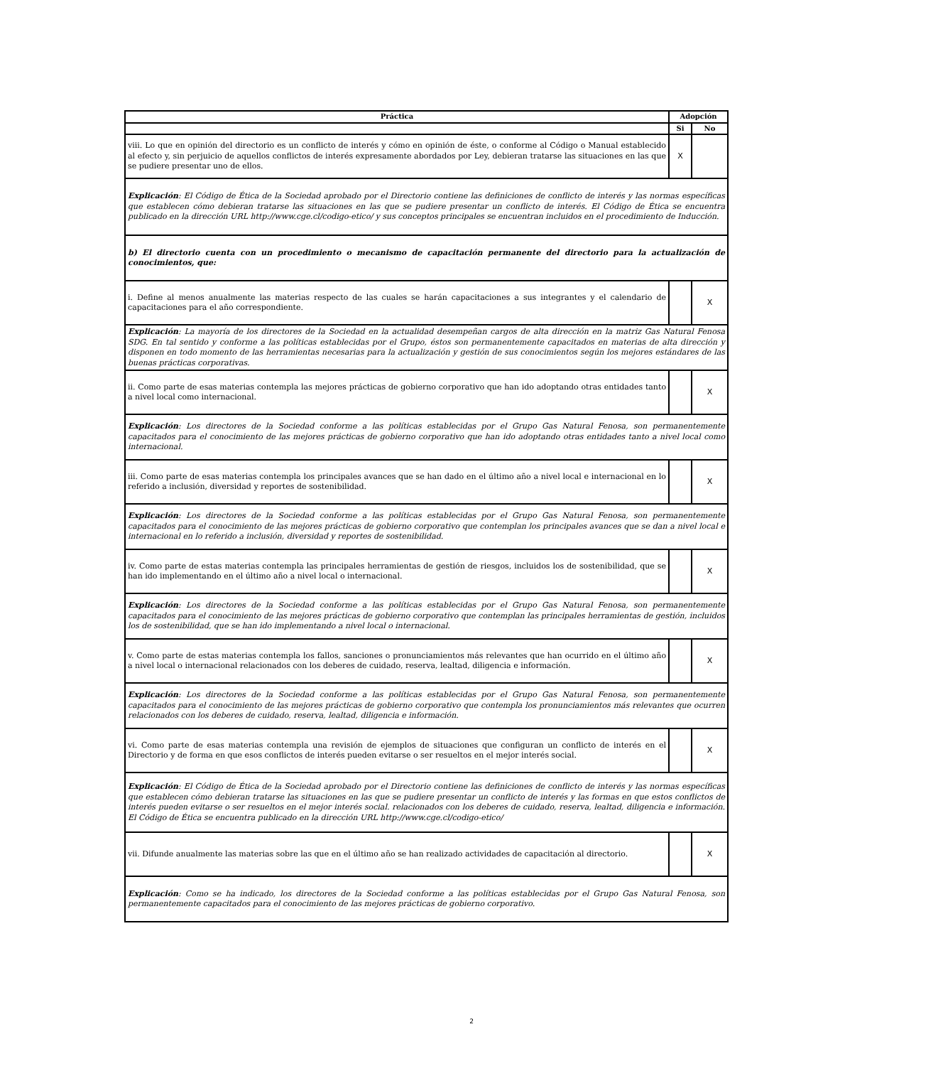| Práctica | Adopción | |
| --- | --- | --- |
| | Si | No |
| viii. Lo que en opinión del directorio es un conflicto de interés y cómo en opinión de éste, o conforme al Código o Manual establecido al efecto y, sin perjuicio de aquellos conflictos de interés expresamente abordados por Ley, debieran tratarse las situaciones en las que se pudiere presentar uno de ellos. | X | |
| Explicación : El Código de Ética de la Sociedad aprobado por el Directorio contiene las definiciones de conflicto de interés y las normas específicas que establecen cómo debieran tratarse las situaciones en las que se pudiere presentar un conflicto de interés. El Código de Ética se encuentra publicado en la dirección URL http://www.cge.cl/codigo-etico/ y sus conceptos principales se encuentran incluidos en el procedimiento de Inducción. | | |
| b) El directorio cuenta con un procedimiento o mecanismo de capacitación permanente del directorio para la actualización de conocimientos, que: | | |
| i. Define al menos anualmente las materias respecto de las cuales se harán capacitaciones a sus integrantes y el calendario de capacitaciones para el año correspondiente. | | X |
| Explicación : La mayoría de los directores de la Sociedad en la actualidad desempeñan cargos de alta dirección en la matriz Gas Natural Fenosa SDG. En tal sentido y conforme a las políticas establecidas por el Grupo, éstos son permanentemente capacitados en materias de alta dirección y disponen en todo momento de las herramientas necesarias para la actualización y gestión de sus conocimientos según los mejores estándares de las buenas prácticas corporativas. | | |
| ii. Como parte de esas materias contempla las mejores prácticas de gobierno corporativo que han ido adoptando otras entidades tanto a nivel local como internacional. | | X |
| Explicación : Los directores de la Sociedad conforme a las políticas establecidas por el Grupo Gas Natural Fenosa, son permanentemente capacitados para el conocimiento de las mejores prácticas de gobierno corporativo que han ido adoptando otras entidades tanto a nivel local como internacional. | | |
| iii. Como parte de esas materias contempla los principales avances que se han dado en el último año a nivel local e internacional en lo referido a inclusión, diversidad y reportes de sostenibilidad. | | X |
| Explicación : Los directores de la Sociedad conforme a las políticas establecidas por el Grupo Gas Natural Fenosa, son permanentemente capacitados para el conocimiento de las mejores prácticas de gobierno corporativo que contemplan los principales avances que se dan a nivel local e internacional en lo referido a inclusión, diversidad y reportes de sostenibilidad. | | |
| iv. Como parte de estas materias contempla las principales herramientas de gestión de riesgos, incluidos los de sostenibilidad, que se han ido implementando en el último año a nivel local o internacional. | | X |
| Explicación : Los directores de la Sociedad conforme a las políticas establecidas por el Grupo Gas Natural Fenosa, son permanentemente capacitados para el conocimiento de las mejores prácticas de gobierno corporativo que contemplan las principales herramientas de gestión, incluidos los de sostenibilidad, que se han ido implementando a nivel local o internacional. | | |
| v. Como parte de estas materias contempla los fallos, sanciones o pronunciamientos más relevantes que han ocurrido en el último año a nivel local o internacional relacionados con los deberes de cuidado, reserva, lealtad, diligencia e información. | | X |
| Explicación : Los directores de la Sociedad conforme a las políticas establecidas por el Grupo Gas Natural Fenosa, son permanentemente capacitados para el conocimiento de las mejores prácticas de gobierno corporativo que contempla los pronunciamientos más relevantes que ocurren relacionados con los deberes de cuidado, reserva, lealtad, diligencia e información. | | |
| vi. Como parte de esas materias contempla una revisión de ejemplos de situaciones que configuran un conflicto de interés en el Directorio y de forma en que esos conflictos de interés pueden evitarse o ser resueltos en el mejor interés social. | | X |
| Explicación : El Código de Ética de la Sociedad aprobado por el Directorio contiene las definiciones de conflicto de interés y las normas específicas que establecen cómo debieran tratarse las situaciones en las que se pudiere presentar un conflicto de interés y las formas en que estos conflictos de interés pueden evitarse o ser resueltos en el mejor interés social. relacionados con los deberes de cuidado, reserva, lealtad, diligencia e información. El Código de Ética se encuentra publicado en la dirección URL http://www.cge.cl/codigo-etico/ | | |
| vii. Difunde anualmente las materias sobre las que en el último año se han realizado actividades de capacitación al directorio. | | X |
| Explicación : Como se ha indicado, los directores de la Sociedad conforme a las políticas establecidas por el Grupo Gas Natural Fenosa, son permanentemente capacitados para el conocimiento de las mejores prácticas de gobierno corporativo. | | |
2